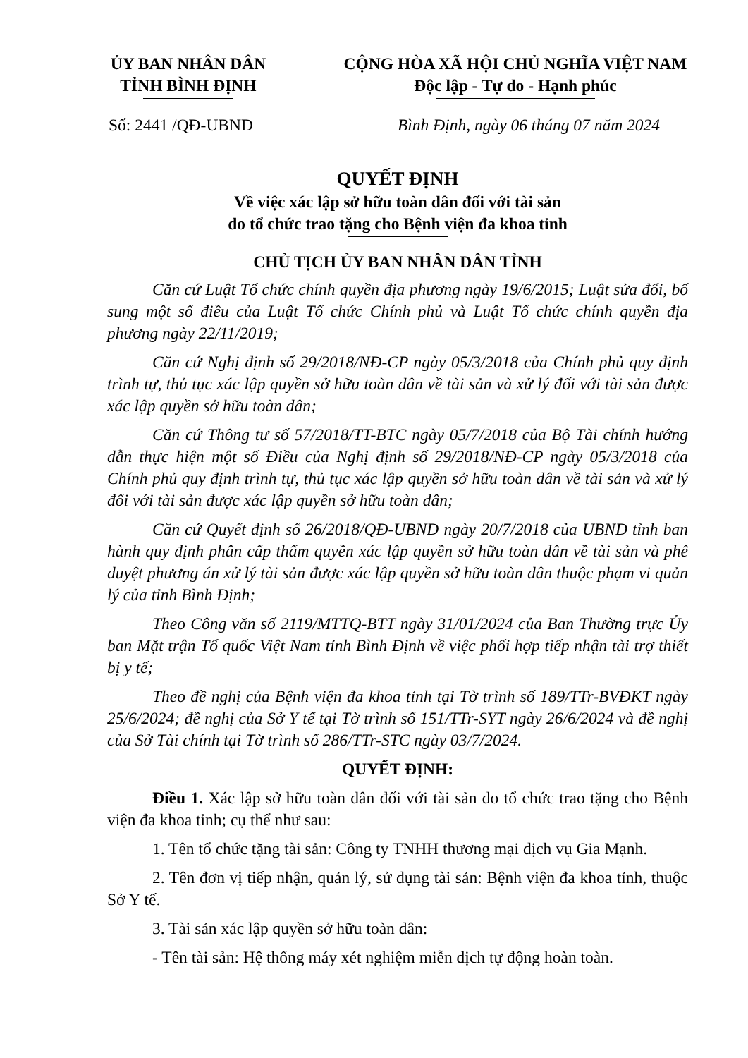ỦY BAN NHÂN DÂN
TỈNH BÌNH ĐỊNH
CỘNG HÒA XÃ HỘI CHỦ NGHĨA VIỆT NAM
Độc lập - Tự do - Hạnh phúc
Số: 2441 /QĐ-UBND Bình Định, ngày 06 tháng 07 năm 2024
QUYẾT ĐỊNH
Về việc xác lập sở hữu toàn dân đối với tài sản
do tổ chức trao tặng cho Bệnh viện đa khoa tỉnh
CHỦ TỊCH ỦY BAN NHÂN DÂN TỈNH
Căn cứ Luật Tổ chức chính quyền địa phương ngày 19/6/2015; Luật sửa đổi, bổ sung một số điều của Luật Tổ chức Chính phủ và Luật Tổ chức chính quyền địa phương ngày 22/11/2019;
Căn cứ Nghị định số 29/2018/NĐ-CP ngày 05/3/2018 của Chính phủ quy định trình tự, thủ tục xác lập quyền sở hữu toàn dân về tài sản và xử lý đối với tài sản được xác lập quyền sở hữu toàn dân;
Căn cứ Thông tư số 57/2018/TT-BTC ngày 05/7/2018 của Bộ Tài chính hướng dẫn thực hiện một số Điều của Nghị định số 29/2018/NĐ-CP ngày 05/3/2018 của Chính phủ quy định trình tự, thủ tục xác lập quyền sở hữu toàn dân về tài sản và xử lý đối với tài sản được xác lập quyền sở hữu toàn dân;
Căn cứ Quyết định số 26/2018/QĐ-UBND ngày 20/7/2018 của UBND tỉnh ban hành quy định phân cấp thẩm quyền xác lập quyền sở hữu toàn dân về tài sản và phê duyệt phương án xử lý tài sản được xác lập quyền sở hữu toàn dân thuộc phạm vi quản lý của tỉnh Bình Định;
Theo Công văn số 2119/MTTQ-BTT ngày 31/01/2024 của Ban Thường trực Ủy ban Mặt trận Tổ quốc Việt Nam tỉnh Bình Định về việc phối hợp tiếp nhận tài trợ thiết bị y tế;
Theo đề nghị của Bệnh viện đa khoa tỉnh tại Tờ trình số 189/TTr-BVĐKT ngày 25/6/2024; đề nghị của Sở Y tế tại Tờ trình số 151/TTr-SYT ngày 26/6/2024 và đề nghị của Sở Tài chính tại Tờ trình số 286/TTr-STC ngày 03/7/2024.
QUYẾT ĐỊNH:
Điều 1. Xác lập sở hữu toàn dân đối với tài sản do tổ chức trao tặng cho Bệnh viện đa khoa tỉnh; cụ thể như sau:
1. Tên tổ chức tặng tài sản: Công ty TNHH thương mại dịch vụ Gia Mạnh.
2. Tên đơn vị tiếp nhận, quản lý, sử dụng tài sản: Bệnh viện đa khoa tỉnh, thuộc Sở Y tế.
3. Tài sản xác lập quyền sở hữu toàn dân:
- Tên tài sản: Hệ thống máy xét nghiệm miễn dịch tự động hoàn toàn.